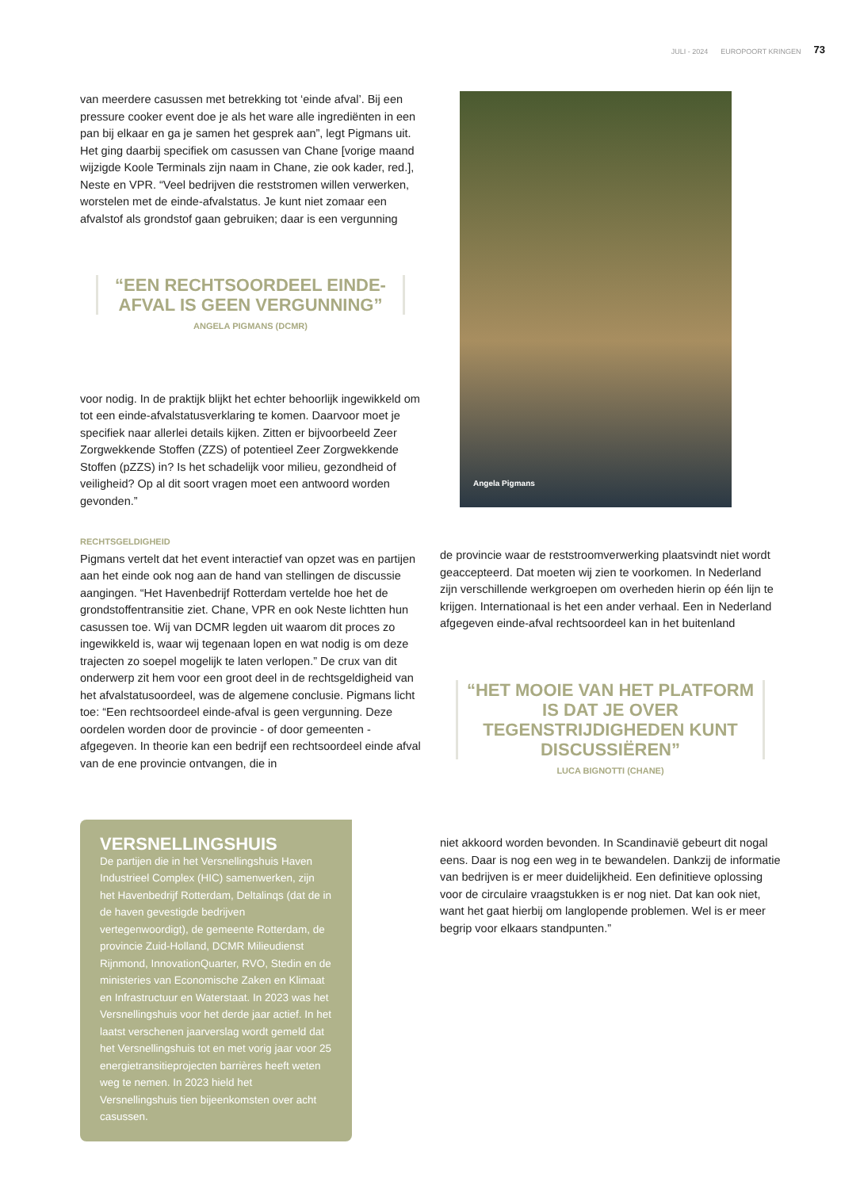JULI - 2024 EUROPOORT KRINGEN 73
van meerdere casussen met betrekking tot ‘einde afval’. Bij een pressure cooker event doe je als het ware alle ingrediënten in een pan bij elkaar en ga je samen het gesprek aan”, legt Pigmans uit. Het ging daarbij specifiek om casussen van Chane [vorige maand wijzigde Koole Terminals zijn naam in Chane, zie ook kader, red.], Neste en VPR. “Veel bedrijven die reststromen willen verwerken, worstelen met de einde-afvalstatus. Je kunt niet zomaar een afvalstof als grondstof gaan gebruiken; daar is een vergunning
“EEN RECHTSOORDEEL EINDE-AFVAL IS GEEN VERGUNNING”
ANGELA PIGMANS (DCMR)
voor nodig. In de praktijk blijkt het echter behoorlijk ingewikkeld om tot een einde-afvalstatusverklaring te komen. Daarvoor moet je specifiek naar allerlei details kijken. Zitten er bijvoorbeeld Zeer Zorgwekkende Stoffen (ZZS) of potentieel Zeer Zorgwekkende Stoffen (pZZS) in? Is het schadelijk voor milieu, gezondheid of veiligheid? Op al dit soort vragen moet een antwoord worden gevonden.”
RECHTSGELDIGHEID
Pigmans vertelt dat het event interactief van opzet was en partijen aan het einde ook nog aan de hand van stellingen de discussie aangingen. “Het Havenbedrijf Rotterdam vertelde hoe het de grondstoffentransitie ziet. Chane, VPR en ook Neste lichtten hun casussen toe. Wij van DCMR legden uit waarom dit proces zo ingewikkeld is, waar wij tegenaan lopen en wat nodig is om deze trajecten zo soepel mogelijk te laten verlopen.” De crux van dit onderwerp zit hem voor een groot deel in de rechtsgeldigheid van het afvalstatusoordeel, was de algemene conclusie. Pigmans licht toe: “Een rechtsoordeel einde-afval is geen vergunning. Deze oordelen worden door de provincie - of door gemeenten - afgegeven. In theorie kan een bedrijf een rechtsoordeel einde afval van de ene provincie ontvangen, die in
VERSNELLINGSHUIS
De partijen die in het Versnellingshuis Haven Industrieel Complex (HIC) samenwerken, zijn het Havenbedrijf Rotterdam, Deltalinqs (dat de in de haven gevestigde bedrijven vertegenwoordigt), de gemeente Rotterdam, de provincie Zuid-Holland, DCMR Milieudienst Rijnmond, InnovationQuarter, RVO, Stedin en de ministeries van Economische Zaken en Klimaat en Infrastructuur en Waterstaat. In 2023 was het Versnellingshuis voor het derde jaar actief. In het laatst verschenen jaarverslag wordt gemeld dat het Versnellingshuis tot en met vorig jaar voor 25 energietransitieprojecten barrières heeft weten weg te nemen. In 2023 hield het Versnellingshuis tien bijeenkomsten over acht casussen.
Angela Pigmans
de provincie waar de reststroomverwerking plaatsvindt niet wordt geaccepteerd. Dat moeten wij zien te voorkomen. In Nederland zijn verschillende werkgroepen om overheden hierin op één lijn te krijgen. Internationaal is het een ander verhaal. Een in Nederland afgegeven einde-afval rechtsoordeel kan in het buitenland
“HET MOOIE VAN HET PLATFORM IS DAT JE OVER TEGENSTRIJDIGHEDEN KUNT DISCUSSIËREN”
LUCA BIGNOTTI (CHANE)
niet akkoord worden bevonden. In Scandinavië gebeurt dit nogal eens. Daar is nog een weg in te bewandelen. Dankzij de informatie van bedrijven is er meer duidelijkheid. Een definitieve oplossing voor de circulaire vraagstukken is er nog niet. Dat kan ook niet, want het gaat hierbij om langlopende problemen. Wel is er meer begrip voor elkaars standpunten.”